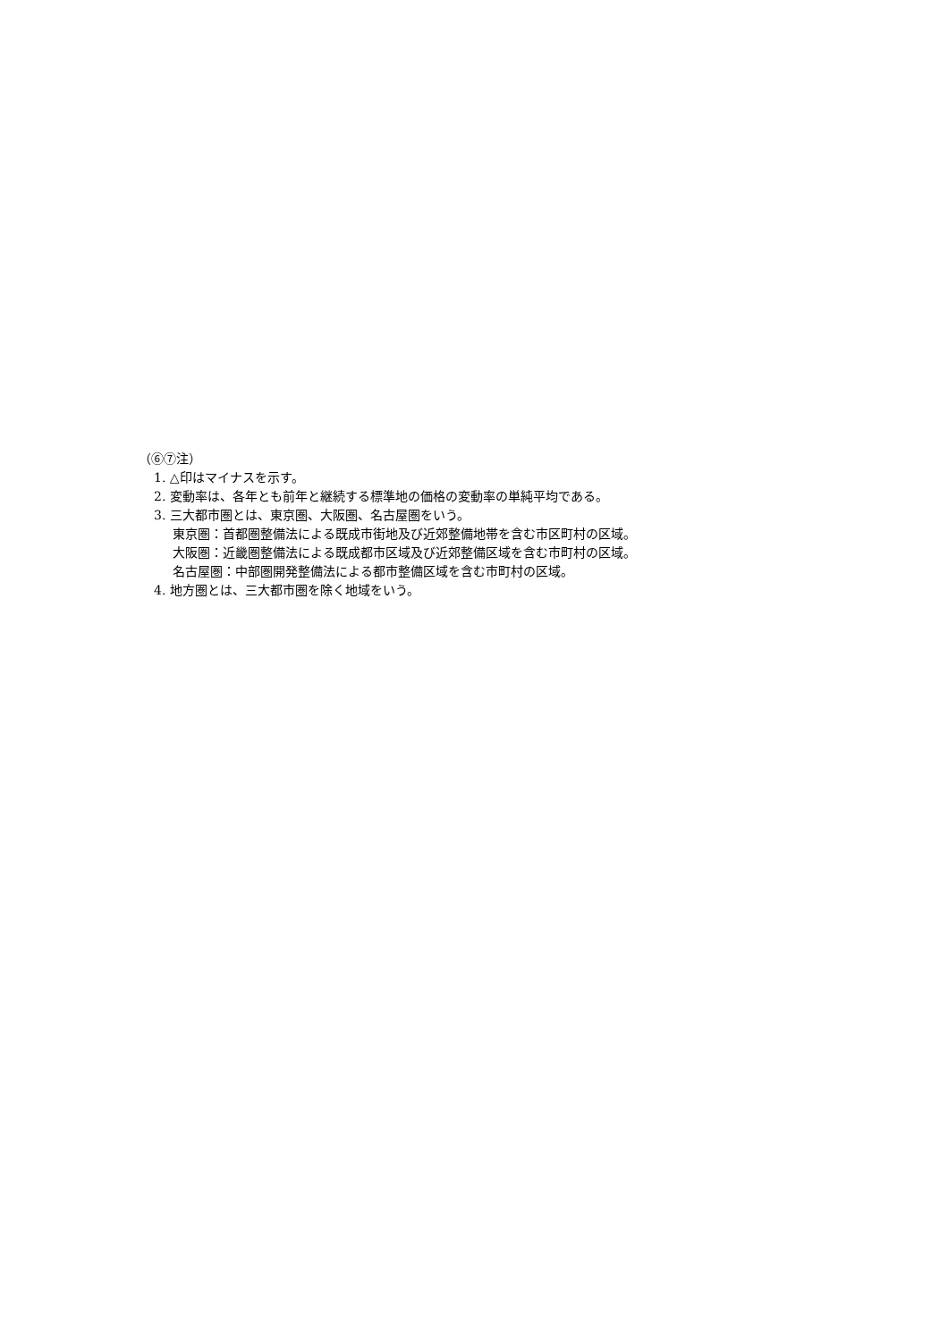（⑥⑦注）
1. △印はマイナスを示す。
2. 変動率は、各年とも前年と継続する標準地の価格の変動率の単純平均である。
3. 三大都市圏とは、東京圏、大阪圏、名古屋圏をいう。
東京圏：首都圏整備法による既成市街地及び近郊整備地帯を含む市区町村の区域。
大阪圏：近畿圏整備法による既成都市区域及び近郊整備区域を含む市町村の区域。
名古屋圏：中部圏開発整備法による都市整備区域を含む市町村の区域。
4. 地方圏とは、三大都市圏を除く地域をいう。